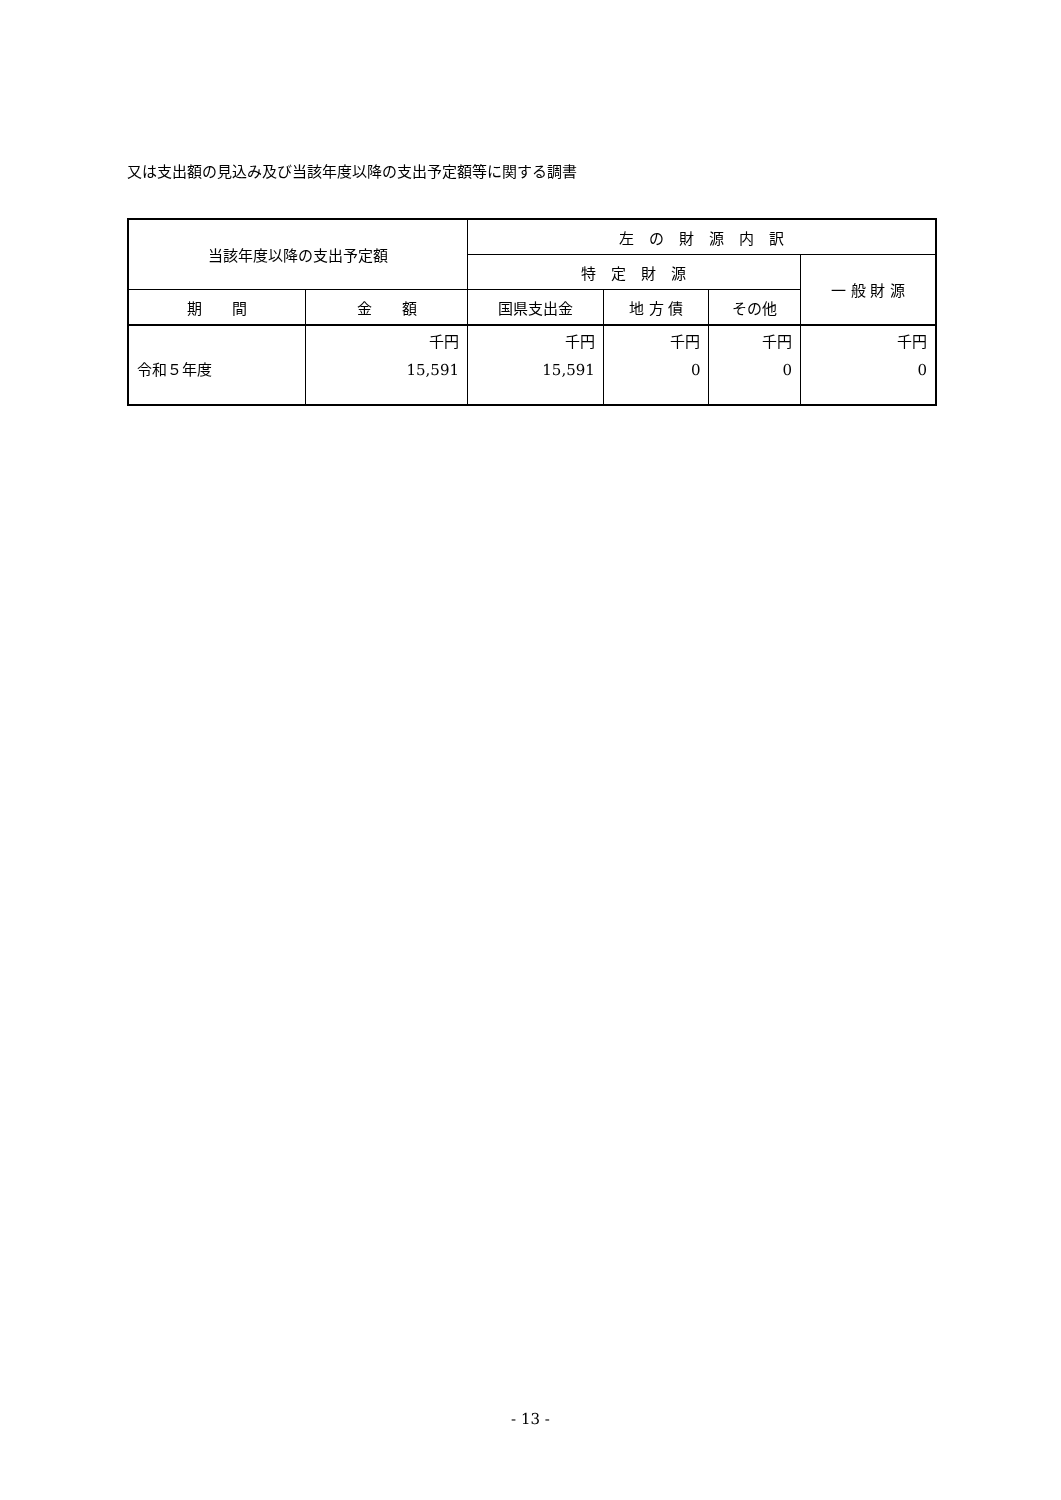又は支出額の見込み及び当該年度以降の支出予定額等に関する調書
| 当該年度以降の支出予定額 | | 左 の 財 源 内 訳 | | | |
| --- | --- | --- | --- | --- | --- |
| | | 特 定 財 源 | | | 一 般 財 源 |
| 期 間 | 金 額 | 国県支出金 | 地 方 債 | その他 | |
| 令和５年度 | 千円 15,591 | 千円 15,591 | 千円 0 | 千円 0 | 千円 0 |
- 13 -